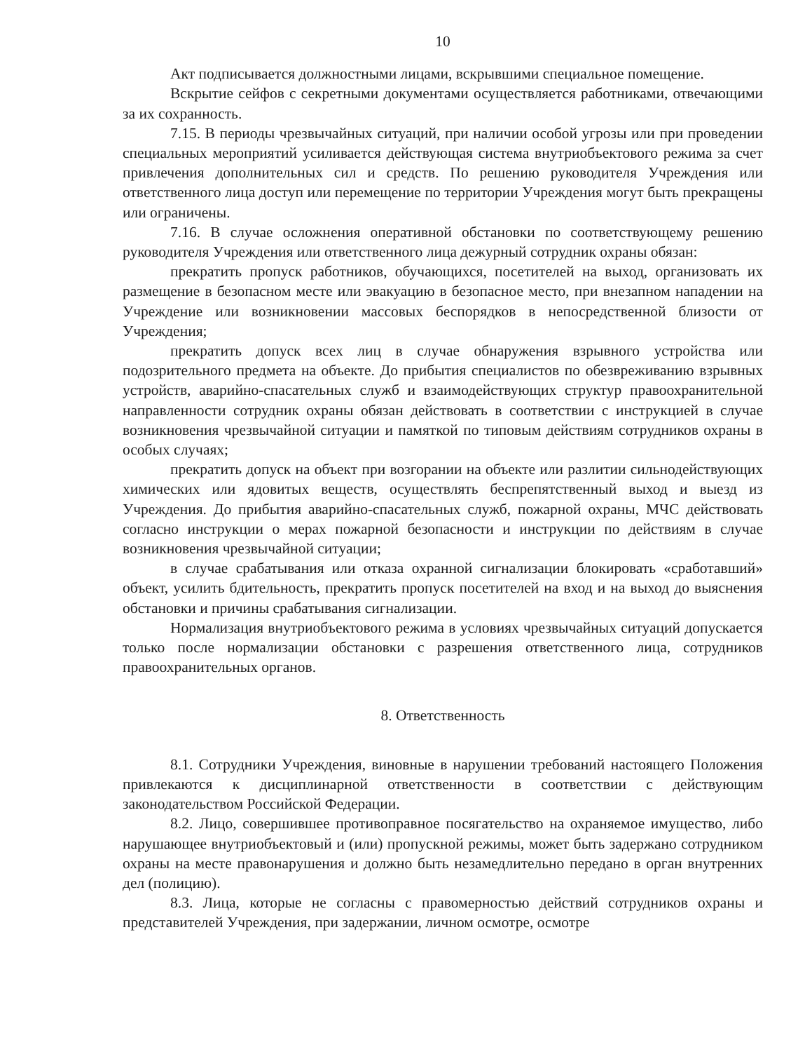10
Акт подписывается должностными лицами, вскрывшими специальное помещение.
Вскрытие сейфов с секретными документами осуществляется работниками, отвечающими за их сохранность.
7.15. В периоды чрезвычайных ситуаций, при наличии особой угрозы или при проведении специальных мероприятий усиливается действующая система внутриобъектового режима за счет привлечения дополнительных сил и средств. По решению руководителя Учреждения или ответственного лица доступ или перемещение по территории Учреждения могут быть прекращены или ограничены.
7.16. В случае осложнения оперативной обстановки по соответствующему решению руководителя Учреждения или ответственного лица дежурный сотрудник охраны обязан:
прекратить пропуск работников, обучающихся, посетителей на выход, организовать их размещение в безопасном месте или эвакуацию в безопасное место, при внезапном нападении на Учреждение или возникновении массовых беспорядков в непосредственной близости от Учреждения;
прекратить допуск всех лиц в случае обнаружения взрывного устройства или подозрительного предмета на объекте. До прибытия специалистов по обезвреживанию взрывных устройств, аварийно-спасательных служб и взаимодействующих структур правоохранительной направленности сотрудник охраны обязан действовать в соответствии с инструкцией в случае возникновения чрезвычайной ситуации и памяткой по типовым действиям сотрудников охраны в особых случаях;
прекратить допуск на объект при возгорании на объекте или разлитии сильнодействующих химических или ядовитых веществ, осуществлять беспрепятственный выход и выезд из Учреждения. До прибытия аварийно-спасательных служб, пожарной охраны, МЧС действовать согласно инструкции о мерах пожарной безопасности и инструкции по действиям в случае возникновения чрезвычайной ситуации;
в случае срабатывания или отказа охранной сигнализации блокировать «сработавший» объект, усилить бдительность, прекратить пропуск посетителей на вход и на выход до выяснения обстановки и причины срабатывания сигнализации.
Нормализация внутриобъектового режима в условиях чрезвычайных ситуаций допускается только после нормализации обстановки с разрешения ответственного лица, сотрудников правоохранительных органов.
8. Ответственность
8.1. Сотрудники Учреждения, виновные в нарушении требований настоящего Положения привлекаются к дисциплинарной ответственности в соответствии с действующим законодательством Российской Федерации.
8.2. Лицо, совершившее противоправное посягательство на охраняемое имущество, либо нарушающее внутриобъектовый и (или) пропускной режимы, может быть задержано сотрудником охраны на месте правонарушения и должно быть незамедлительно передано в орган внутренних дел (полицию).
8.3. Лица, которые не согласны с правомерностью действий сотрудников охраны и представителей Учреждения, при задержании, личном осмотре, осмотре